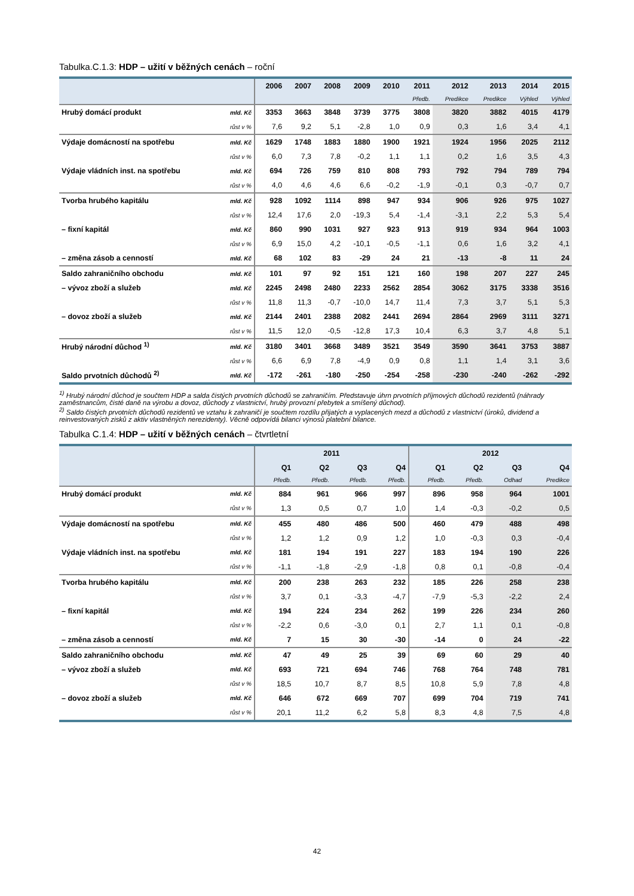Tabulka.C.1.3: HDP – užití v běžných cenách – roční
| | | 2006 | 2007 | 2008 | 2009 | 2010 | 2011 | 2012 | 2013 | 2014 | 2015 |
| --- | --- | --- | --- | --- | --- | --- | --- | --- | --- | --- | --- |
| | | | | | | | Předb. | Predikce | Predikce | Výhled | Výhled |
| Hrubý domácí produkt | mld. Kč | 3353 | 3663 | 3848 | 3739 | 3775 | 3808 | 3820 | 3882 | 4015 | 4179 |
| | růst v % | 7,6 | 9,2 | 5,1 | -2,8 | 1,0 | 0,9 | 0,3 | 1,6 | 3,4 | 4,1 |
| Výdaje domácností na spotřebu | mld. Kč | 1629 | 1748 | 1883 | 1880 | 1900 | 1921 | 1924 | 1956 | 2025 | 2112 |
| | růst v % | 6,0 | 7,3 | 7,8 | -0,2 | 1,1 | 1,1 | 0,2 | 1,6 | 3,5 | 4,3 |
| Výdaje vládních inst. na spotřebu | mld. Kč | 694 | 726 | 759 | 810 | 808 | 793 | 792 | 794 | 789 | 794 |
| | růst v % | 4,0 | 4,6 | 4,6 | 6,6 | -0,2 | -1,9 | -0,1 | 0,3 | -0,7 | 0,7 |
| Tvorba hrubého kapitálu | mld. Kč | 928 | 1092 | 1114 | 898 | 947 | 934 | 906 | 926 | 975 | 1027 |
| | růst v % | 12,4 | 17,6 | 2,0 | -19,3 | 5,4 | -1,4 | -3,1 | 2,2 | 5,3 | 5,4 |
| – fixní kapitál | mld. Kč | 860 | 990 | 1031 | 927 | 923 | 913 | 919 | 934 | 964 | 1003 |
| | růst v % | 6,9 | 15,0 | 4,2 | -10,1 | -0,5 | -1,1 | 0,6 | 1,6 | 3,2 | 4,1 |
| – změna zásob a cenností | mld. Kč | 68 | 102 | 83 | -29 | 24 | 21 | -13 | -8 | 11 | 24 |
| Saldo zahraničního obchodu | mld. Kč | 101 | 97 | 92 | 151 | 121 | 160 | 198 | 207 | 227 | 245 |
| – vývoz zboží a služeb | mld. Kč | 2245 | 2498 | 2480 | 2233 | 2562 | 2854 | 3062 | 3175 | 3338 | 3516 |
| | růst v % | 11,8 | 11,3 | -0,7 | -10,0 | 14,7 | 11,4 | 7,3 | 3,7 | 5,1 | 5,3 |
| – dovoz zboží a služeb | mld. Kč | 2144 | 2401 | 2388 | 2082 | 2441 | 2694 | 2864 | 2969 | 3111 | 3271 |
| | růst v % | 11,5 | 12,0 | -0,5 | -12,8 | 17,3 | 10,4 | 6,3 | 3,7 | 4,8 | 5,1 |
| Hrubý národní důchod <sup>1)</sup> | mld. Kč | 3180 | 3401 | 3668 | 3489 | 3521 | 3549 | 3590 | 3641 | 3753 | 3887 |
| | růst v % | 6,6 | 6,9 | 7,8 | -4,9 | 0,9 | 0,8 | 1,1 | 1,4 | 3,1 | 3,6 |
| Saldo prvotních důchodů <sup>2)</sup> | mld. Kč | -172 | -261 | -180 | -250 | -254 | -258 | -230 | -240 | -262 | -292 |
<sup>1)</sup> Hrubý národní důchod je součtem HDP a salda čistých prvotních důchodů se zahraničím. Představuje úhrn prvotních příjmových důchodů rezidentů (náhrady zaměstnancům, čisté daně na výrobu a dovoz, důchody z vlastnictví, hrubý provozní přebytek a smíšený důchod).
<sup>2)</sup> Saldo čistých prvotních důchodů rezidentů ve vztahu k zahraničí je součtem rozdílu přijatých a vyplacených mezd a důchodů z vlastnictví (úroků, dividend a reinvestovaných zisků z aktiv vlastněných nerezidenty). Věcně odpovídá bilanci výnosů platební bilance.
Tabulka C.1.4: HDP – užití v běžných cenách – čtvrtletní
| | | 2011 | | | | 2012 | | | |
| --- | --- | --- | --- | --- | --- | --- | --- | --- | --- |
| | | Q1 | Q2 | Q3 | Q4 | Q1 | Q2 | Q3 | Q4 |
| | | Předb. | Předb. | Předb. | Předb. | Předb. | Předb. | Odhad | Predikce |
| Hrubý domácí produkt | mld. Kč | 884 | 961 | 966 | 997 | 896 | 958 | 964 | 1001 |
| | růst v % | 1,3 | 0,5 | 0,7 | 1,0 | 1,4 | -0,3 | -0,2 | 0,5 |
| Výdaje domácností na spotřebu | mld. Kč | 455 | 480 | 486 | 500 | 460 | 479 | 488 | 498 |
| | růst v % | 1,2 | 1,2 | 0,9 | 1,2 | 1,0 | -0,3 | 0,3 | -0,4 |
| Výdaje vládních inst. na spotřebu | mld. Kč | 181 | 194 | 191 | 227 | 183 | 194 | 190 | 226 |
| | růst v % | -1,1 | -1,8 | -2,9 | -1,8 | 0,8 | 0,1 | -0,8 | -0,4 |
| Tvorba hrubého kapitálu | mld. Kč | 200 | 238 | 263 | 232 | 185 | 226 | 258 | 238 |
| | růst v % | 3,7 | 0,1 | -3,3 | -4,7 | -7,9 | -5,3 | -2,2 | 2,4 |
| – fixní kapitál | mld. Kč | 194 | 224 | 234 | 262 | 199 | 226 | 234 | 260 |
| | růst v % | -2,2 | 0,6 | -3,0 | 0,1 | 2,7 | 1,1 | 0,1 | -0,8 |
| – změna zásob a cenností | mld. Kč | 7 | 15 | 30 | -30 | -14 | 0 | 24 | -22 |
| Saldo zahraničního obchodu | mld. Kč | 47 | 49 | 25 | 39 | 69 | 60 | 29 | 40 |
| – vývoz zboží a služeb | mld. Kč | 693 | 721 | 694 | 746 | 768 | 764 | 748 | 781 |
| | růst v % | 18,5 | 10,7 | 8,7 | 8,5 | 10,8 | 5,9 | 7,8 | 4,8 |
| – dovoz zboží a služeb | mld. Kč | 646 | 672 | 669 | 707 | 699 | 704 | 719 | 741 |
| | růst v % | 20,1 | 11,2 | 6,2 | 5,8 | 8,3 | 4,8 | 7,5 | 4,8 |
42